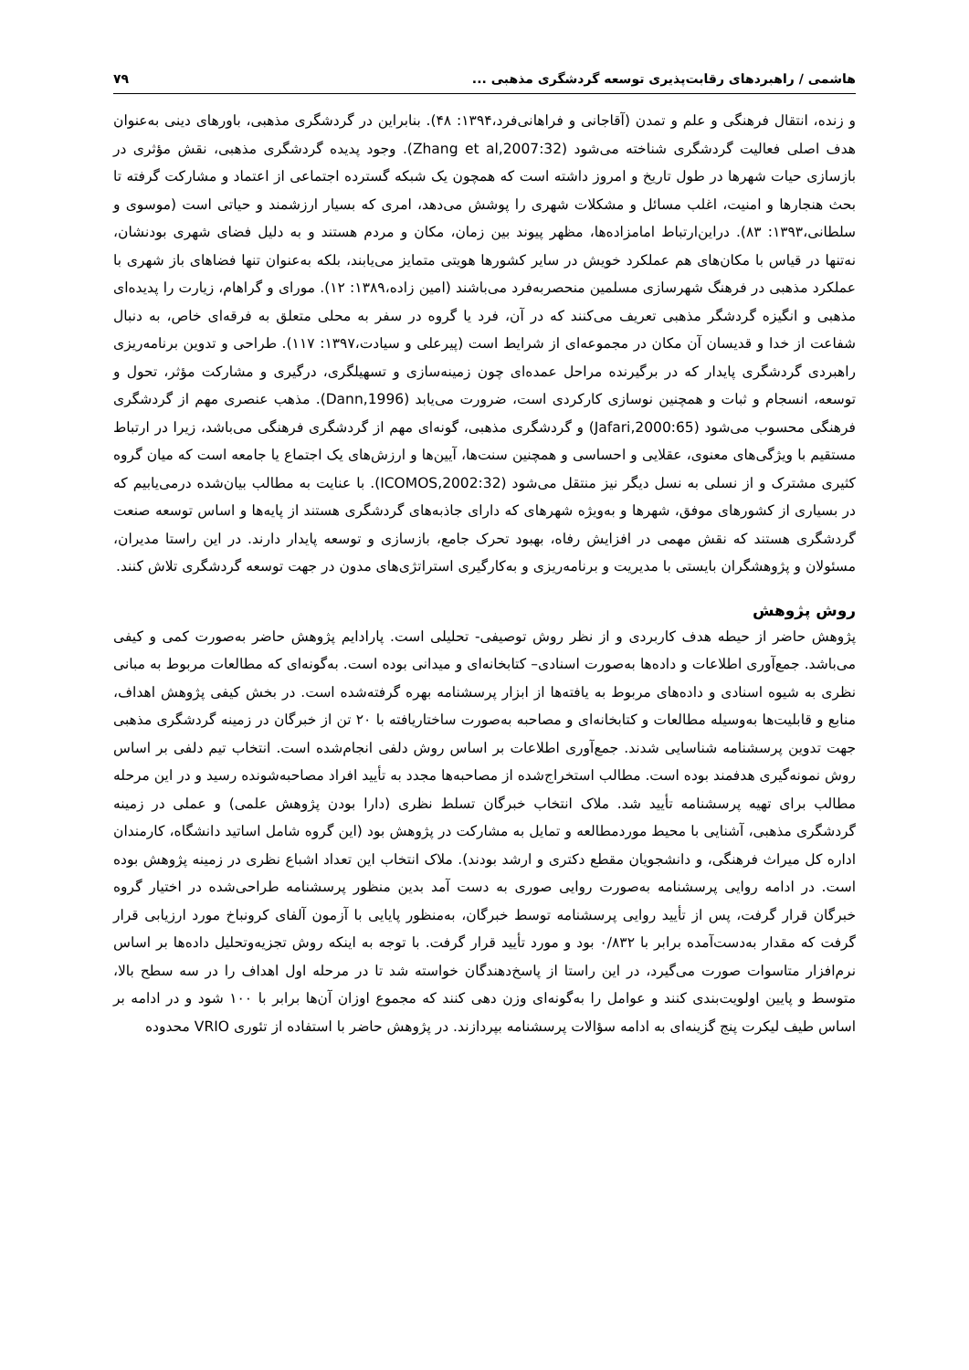هاشمی / راهبردهای رقابت‌پذیری توسعه گردشگری مذهبی ... ۷۹
و زنده، انتقال فرهنگی و علم و تمدن (آقاجانی و فراهانی‌فرد،۱۳۹۴: ۴۸). بنابراین در گردشگری مذهبی، باورهای دینی به‌عنوان هدف اصلی فعالیت گردشگری شناخته می‌شود (Zhang et al,2007:32). وجود پدیده گردشگری مذهبی، نقش مؤثری در بازسازی حیات شهرها در طول تاریخ و امروز داشته است که همچون یک شبکه گسترده اجتماعی از اعتماد و مشارکت گرفته تا بحث هنجارها و امنیت، اغلب مسائل و مشکلات شهری را پوشش می‌دهد، امری که بسیار ارزشمند و حیاتی است (موسوی و سلطانی،۱۳۹۳: ۸۳). دراین‌ارتباط امامزاده‌ها، مظهر پیوند بین زمان، مکان و مردم هستند و به دلیل فضای شهری بودنشان، نه‌تنها در قیاس با مکان‌های هم عملکرد خویش در سایر کشورها هویتی متمایز می‌یابند، بلکه به‌عنوان تنها فضاهای باز شهری با عملکرد مذهبی در فرهنگ شهرسازی مسلمین منحصربه‌فرد می‌باشند (امین زاده،۱۳۸۹: ۱۲). مورای و گراهام، زیارت را پدیده‌ای مذهبی و انگیزه گردشگر مذهبی تعریف می‌کنند که در آن، فرد یا گروه در سفر به محلی متعلق به فرقه‌ای خاص، به دنبال شفاعت از خدا و قدیسان آن مکان در مجموعه‌ای از شرایط است (پیرعلی و سیادت،۱۳۹۷: ۱۱۷). طراحی و تدوین برنامه‌ریزی راهبردی گردشگری پایدار که در برگیرنده مراحل عمده‌ای چون زمینه‌سازی و تسهیلگری، درگیری و مشارکت مؤثر، تحول و توسعه، انسجام و ثبات و همچنین نوسازی کارکردی است، ضرورت می‌یابد (Dann,1996). مذهب عنصری مهم از گردشگری فرهنگی محسوب می‌شود (Jafari,2000:65) و گردشگری مذهبی، گونه‌ای مهم از گردشگری فرهنگی می‌باشد، زیرا در ارتباط مستقیم با ویژگی‌های معنوی، عقلایی و احساسی و همچنین سنت‌ها، آیین‌ها و ارزش‌های یک اجتماع یا جامعه است که میان گروه کثیری مشترک و از نسلی به نسل دیگر نیز منتقل می‌شود (ICOMOS,2002:32). با عنایت به مطالب بیان‌شده درمی‌یابیم که در بسیاری از کشورهای موفق، شهرها و به‌ویژه شهرهای که دارای جاذبه‌های گردشگری هستند از پایه‌ها و اساس توسعه صنعت گردشگری هستند که نقش مهمی در افزایش رفاه، بهبود تحرک جامع، بازسازی و توسعه پایدار دارند. در این راستا مدیران، مسئولان و پژوهشگران بایستی با مدیریت و برنامه‌ریزی و به‌کارگیری استراتژی‌های مدون در جهت توسعه گردشگری تلاش کنند.
روش پژوهش
پژوهش حاضر از حیطه هدف کاربردی و از نظر روش توصیفی- تحلیلی است. پارادایم پژوهش حاضر به‌صورت کمی و کیفی می‌باشد. جمع‌آوری اطلاعات و داده‌ها به‌صورت اسنادی– کتابخانه‌ای و میدانی بوده است. به‌گونه‌ای که مطالعات مربوط به مبانی نظری به شیوه اسنادی و داده‌های مربوط به یافته‌ها از ابزار پرسشنامه بهره گرفته‌شده است. در بخش کیفی پژوهش اهداف، منابع و قابلیت‌ها به‌وسیله مطالعات و کتابخانه‌ای و مصاحبه به‌صورت ساختاریافته با ۲۰ تن از خبرگان در زمینه گردشگری مذهبی جهت تدوین پرسشنامه شناسایی شدند. جمع‌آوری اطلاعات بر اساس روش دلفی انجام‌شده است. انتخاب تیم دلفی بر اساس روش نمونه‌گیری هدفمند بوده است. مطالب استخراج‌شده از مصاحبه‌ها مجدد به تأیید افراد مصاحبه‌شونده رسید و در این مرحله مطالب برای تهیه پرسشنامه تأیید شد. ملاک انتخاب خبرگان تسلط نظری (دارا بودن پژوهش علمی) و عملی در زمینه گردشگری مذهبی، آشنایی با محیط موردمطالعه و تمایل به مشارکت در پژوهش بود (این گروه شامل اساتید دانشگاه، کارمندان اداره کل میراث فرهنگی، و دانشجویان مقطع دکتری و ارشد بودند). ملاک انتخاب این تعداد اشباع نظری در زمینه پژوهش بوده است. در ادامه روایی پرسشنامه به‌صورت روایی صوری به دست آمد بدین منظور پرسشنامه طراحی‌شده در اختیار گروه خبرگان قرار گرفت، پس از تأیید روایی پرسشنامه توسط خبرگان، به‌منظور پایایی با آزمون آلفای کرونباخ مورد ارزیابی قرار گرفت که مقدار به‌دست‌آمده برابر با ۰/۸۳۲ بود و مورد تأیید قرار گرفت. با توجه به اینکه روش تجزیه‌وتحلیل داده‌ها بر اساس نرم‌افزار متاسوات صورت می‌گیرد، در این راستا از پاسخ‌دهندگان خواسته شد تا در مرحله اول اهداف را در سه سطح بالا، متوسط و پایین اولویت‌بندی کنند و عوامل را به‌گونه‌ای وزن دهی کنند که مجموع اوزان آن‌ها برابر با ۱۰۰ شود و در ادامه بر اساس طیف لیکرت پنج گزینه‌ای به ادامه سؤالات پرسشنامه بپردازند. در پژوهش حاضر با استفاده از تئوری VRIO محدوده